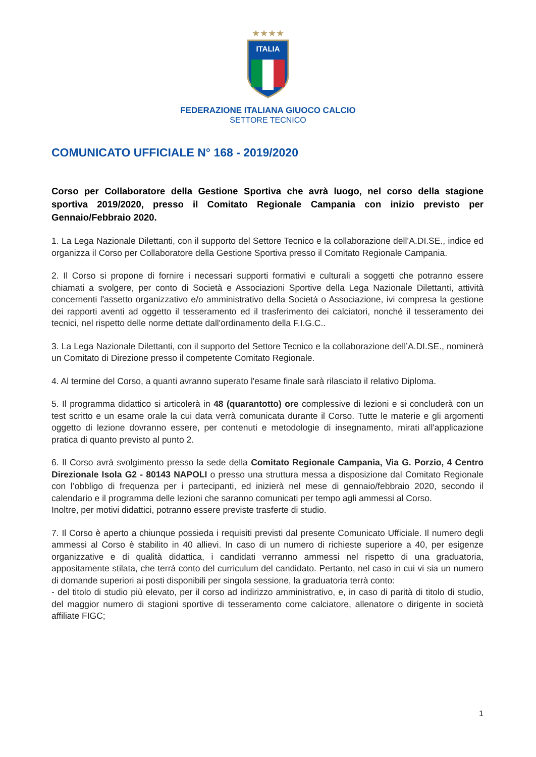★★★★
ITALIA
FEDERAZIONE ITALIANA GIUOCO CALCIO
SETTORE TECNICO
COMUNICATO UFFICIALE N° 168 - 2019/2020
Corso per Collaboratore della Gestione Sportiva che avrà luogo, nel corso della stagione sportiva 2019/2020, presso il Comitato Regionale Campania con inizio previsto per Gennaio/Febbraio 2020.
1. La Lega Nazionale Dilettanti, con il supporto del Settore Tecnico e la collaborazione dell’A.DI.SE., indice ed organizza il Corso per Collaboratore della Gestione Sportiva presso il Comitato Regionale Campania.
2. Il Corso si propone di fornire i necessari supporti formativi e culturali a soggetti che potranno essere chiamati a svolgere, per conto di Società e Associazioni Sportive della Lega Nazionale Dilettanti, attività concernenti l'assetto organizzativo e/o amministrativo della Società o Associazione, ivi compresa la gestione dei rapporti aventi ad oggetto il tesseramento ed il trasferimento dei calciatori, nonché il tesseramento dei tecnici, nel rispetto delle norme dettate dall'ordinamento della F.I.G.C..
3. La Lega Nazionale Dilettanti, con il supporto del Settore Tecnico e la collaborazione dell’A.DI.SE., nominerà un Comitato di Direzione presso il competente Comitato Regionale.
4. Al termine del Corso, a quanti avranno superato l'esame finale sarà rilasciato il relativo Diploma.
5. Il programma didattico si articolerà in 48 (quarantotto) ore complessive di lezioni e si concluderà con un test scritto e un esame orale la cui data verrà comunicata durante il Corso. Tutte le materie e gli argomenti oggetto di lezione dovranno essere, per contenuti e metodologie di insegnamento, mirati all'applicazione pratica di quanto previsto al punto 2.
6. Il Corso avrà svolgimento presso la sede della Comitato Regionale Campania, Via G. Porzio, 4 Centro Direzionale Isola G2 - 80143 NAPOLI o presso una struttura messa a disposizione dal Comitato Regionale con l’obbligo di frequenza per i partecipanti, ed inizierà nel mese di gennaio/febbraio 2020, secondo il calendario e il programma delle lezioni che saranno comunicati per tempo agli ammessi al Corso.
Inoltre, per motivi didattici, potranno essere previste trasferte di studio.
7. Il Corso è aperto a chiunque possieda i requisiti previsti dal presente Comunicato Ufficiale. Il numero degli ammessi al Corso è stabilito in 40 allievi. In caso di un numero di richieste superiore a 40, per esigenze organizzative e di qualità didattica, i candidati verranno ammessi nel rispetto di una graduatoria, appositamente stilata, che terrà conto del curriculum del candidato. Pertanto, nel caso in cui vi sia un numero di domande superiori ai posti disponibili per singola sessione, la graduatoria terrà conto:
- del titolo di studio più elevato, per il corso ad indirizzo amministrativo, e, in caso di parità di titolo di studio, del maggior numero di stagioni sportive di tesseramento come calciatore, allenatore o dirigente in società affiliate FIGC;
1